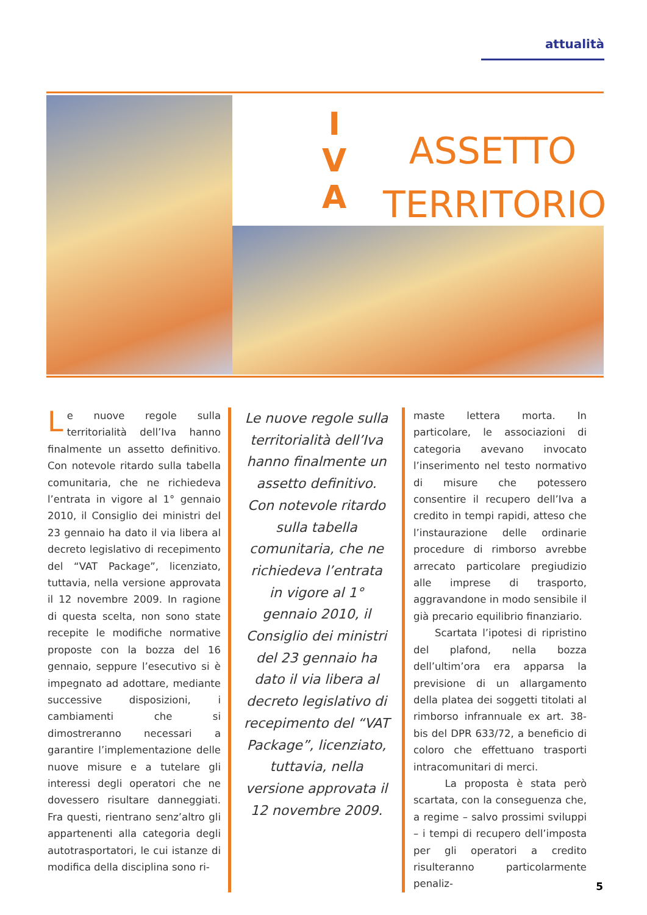attualità
I
V
A
ASSETTO
TERRITORIO
Le nuove regole sulla territorialità dell’Iva hanno finalmente un assetto definitivo. Con notevole ritardo sulla tabella comunitaria, che ne richiedeva l’entrata in vigore al 1° gennaio 2010, il Consiglio dei ministri del 23 gennaio ha dato il via libera al decreto legislativo di recepimento del “VAT Package”, licenziato, tuttavia, nella versione approvata il 12 novembre 2009. In ragione di questa scelta, non sono state recepite le modifiche normative proposte con la bozza del 16 gennaio, seppure l’esecutivo si è impegnato ad adottare, mediante successive disposizioni, i cambiamenti che si dimostreranno necessari a garantire l’implementazione delle nuove misure e a tutelare gli interessi degli operatori che ne dovessero risultare danneggiati. Fra questi, rientrano senz’altro gli appartenenti alla categoria degli autotrasportatori, le cui istanze di modifica della disciplina sono ri-
Le nuove regole sulla territorialità dell’Iva hanno finalmente un assetto definitivo. Con notevole ritardo sulla tabella comunitaria, che ne richiedeva l’entrata in vigore al 1° gennaio 2010, il Consiglio dei ministri del 23 gennaio ha dato il via libera al decreto legislativo di recepimento del “VAT Package”, licenziato, tuttavia, nella versione approvata il 12 novembre 2009.
maste lettera morta. In particolare, le associazioni di categoria avevano invocato l’inserimento nel testo normativo di misure che potessero consentire il recupero dell’Iva a credito in tempi rapidi, atteso che l’instaurazione delle ordinarie procedure di rimborso avrebbe arrecato particolare pregiudizio alle imprese di trasporto, aggravandone in modo sensibile il già precario equilibrio finanziario.
Scartata l’ipotesi di ripristino del plafond, nella bozza dell’ultim’ora era apparsa la previsione di un allargamento della platea dei soggetti titolati al rimborso infrannuale ex art. 38-bis del DPR 633/72, a beneficio di coloro che effettuano trasporti intracomunitari di merci.
La proposta è stata però scartata, con la conseguenza che, a regime – salvo prossimi sviluppi – i tempi di recupero dell’imposta per gli operatori a credito risulteranno particolarmente penaliz-
5